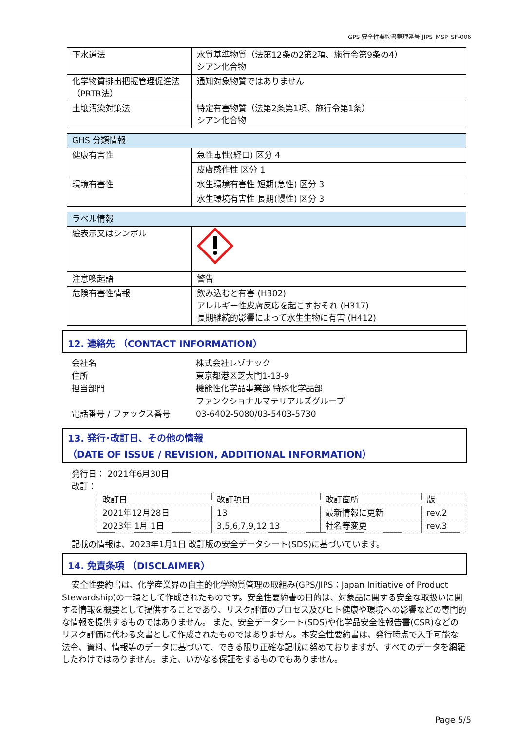GPS 安全性要約書整理番号 JIPS_MSP_SF-006
| 下水道法 | 水質基準物質（法第12条の2第2項、施行令第9条の4） シアン化合物 |
| 化学物質排出把握管理促進法 （PRTR法） | 通知対象物質ではありません |
| 土壌汚染対策法 | 特定有害物質（法第2条第1項、施行令第1条） シアン化合物 |
| GHS 分類情報 | |
| 健康有害性 | 急性毒性(経口) 区分 4 |
| | 皮膚感作性 区分 1 |
| 環境有害性 | 水生環境有害性 短期(急性) 区分 3 |
| | 水生環境有害性 長期(慢性) 区分 3 |
| ラベル情報 | |
| 絵表示又はシンボル | |
| 注意喚起語 | 警告 |
| 危険有害性情報 | 飲み込むと有害 (H302) アレルギー性皮膚反応を起こすおそれ (H317) 長期継続的影響によって水生生物に有害 (H412) |
12. 連絡先 （CONTACT INFORMATION）
会社名
株式会社レゾナック
住所
東京都港区芝大門1-13-9
担当部門
機能性化学品事業部 特殊化学品部
ファンクショナルマテリアルズグループ
電話番号 / ファックス番号
03-6402-5080/03-5403-5730
13. 発行･改訂日、その他の情報
（DATE OF ISSUE / REVISION, ADDITIONAL INFORMATION）
発行日： 2021年6月30日
改訂：
| 改訂日 | 改訂項目 | 改訂箇所 | 版 |
| 2021年12月28日 | 13 | 最新情報に更新 | rev.2 |
| 2023年 1月 1日 | 3,5,6,7,9,12,13 | 社名等変更 | rev.3 |
記載の情報は、2023年1月1日 改訂版の安全データシート(SDS)に基づいています。
14. 免責条項 （DISCLAIMER）
安全性要約書は、化学産業界の自主的化学物質管理の取組み(GPS/JIPS：Japan Initiative of Product Stewardship)の一環として作成されたものです。安全性要約書の目的は、対象品に関する安全な取扱いに関する情報を概要として提供することであり、リスク評価のプロセス及びヒト健康や環境への影響などの専門的な情報を提供するものではありません。 また、安全データシート(SDS)や化学品安全性報告書(CSR)などのリスク評価に代わる文書として作成されたものではありません。本安全性要約書は、発行時点で入手可能な法令、資料、情報等のデータに基づいて、できる限り正確な記載に努めておりますが、すべてのデータを網羅したわけではありません。また、いかなる保証をするものでもありません。
Page 5/5